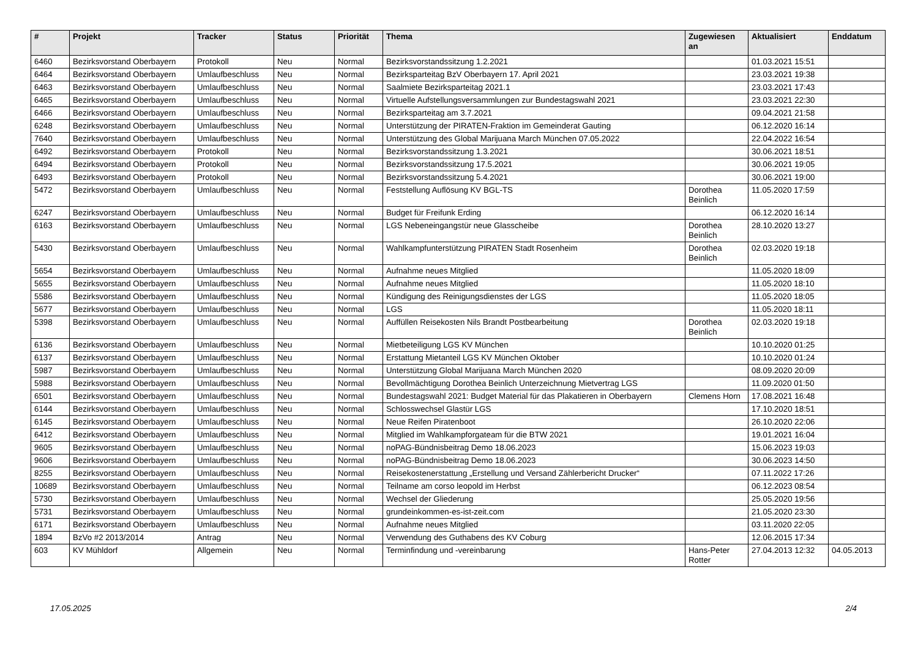| # | Projekt | Tracker | Status | Priorität | Thema | Zugewiesen an | Aktualisiert | Enddatum |
| --- | --- | --- | --- | --- | --- | --- | --- | --- |
| 6460 | Bezirksvorstand Oberbayern | Protokoll | Neu | Normal | Bezirksvorstandssitzung 1.2.2021 | | 01.03.2021 15:51 | |
| 6464 | Bezirksvorstand Oberbayern | Umlaufbeschluss | Neu | Normal | Bezirksparteitag BzV Oberbayern 17. April 2021 | | 23.03.2021 19:38 | |
| 6463 | Bezirksvorstand Oberbayern | Umlaufbeschluss | Neu | Normal | Saalmiete Bezirksparteitag 2021.1 | | 23.03.2021 17:43 | |
| 6465 | Bezirksvorstand Oberbayern | Umlaufbeschluss | Neu | Normal | Virtuelle Aufstellungsversammlungen zur Bundestagswahl 2021 | | 23.03.2021 22:30 | |
| 6466 | Bezirksvorstand Oberbayern | Umlaufbeschluss | Neu | Normal | Bezirksparteitag am 3.7.2021 | | 09.04.2021 21:58 | |
| 6248 | Bezirksvorstand Oberbayern | Umlaufbeschluss | Neu | Normal | Unterstützung der PIRATEN-Fraktion im Gemeinderat Gauting | | 06.12.2020 16:14 | |
| 7640 | Bezirksvorstand Oberbayern | Umlaufbeschluss | Neu | Normal | Unterstützung des Global Marijuana March München 07.05.2022 | | 22.04.2022 16:54 | |
| 6492 | Bezirksvorstand Oberbayern | Protokoll | Neu | Normal | Bezirksvorstandssitzung 1.3.2021 | | 30.06.2021 18:51 | |
| 6494 | Bezirksvorstand Oberbayern | Protokoll | Neu | Normal | Bezirksvorstandssitzung 17.5.2021 | | 30.06.2021 19:05 | |
| 6493 | Bezirksvorstand Oberbayern | Protokoll | Neu | Normal | Bezirksvorstandssitzung 5.4.2021 | | 30.06.2021 19:00 | |
| 5472 | Bezirksvorstand Oberbayern | Umlaufbeschluss | Neu | Normal | Feststellung Auflösung KV BGL-TS | Dorothea Beinlich | 11.05.2020 17:59 | |
| 6247 | Bezirksvorstand Oberbayern | Umlaufbeschluss | Neu | Normal | Budget für Freifunk Erding | | 06.12.2020 16:14 | |
| 6163 | Bezirksvorstand Oberbayern | Umlaufbeschluss | Neu | Normal | LGS Nebeneingangstür neue Glasscheibe | Dorothea Beinlich | 28.10.2020 13:27 | |
| 5430 | Bezirksvorstand Oberbayern | Umlaufbeschluss | Neu | Normal | Wahlkampfunterstützung PIRATEN Stadt Rosenheim | Dorothea Beinlich | 02.03.2020 19:18 | |
| 5654 | Bezirksvorstand Oberbayern | Umlaufbeschluss | Neu | Normal | Aufnahme neues Mitglied | | 11.05.2020 18:09 | |
| 5655 | Bezirksvorstand Oberbayern | Umlaufbeschluss | Neu | Normal | Aufnahme neues Mitglied | | 11.05.2020 18:10 | |
| 5586 | Bezirksvorstand Oberbayern | Umlaufbeschluss | Neu | Normal | Kündigung des Reinigungsdienstes der LGS | | 11.05.2020 18:05 | |
| 5677 | Bezirksvorstand Oberbayern | Umlaufbeschluss | Neu | Normal | LGS | | 11.05.2020 18:11 | |
| 5398 | Bezirksvorstand Oberbayern | Umlaufbeschluss | Neu | Normal | Auffüllen Reisekosten Nils Brandt Postbearbeitung | Dorothea Beinlich | 02.03.2020 19:18 | |
| 6136 | Bezirksvorstand Oberbayern | Umlaufbeschluss | Neu | Normal | Mietbeteiligung LGS KV München | | 10.10.2020 01:25 | |
| 6137 | Bezirksvorstand Oberbayern | Umlaufbeschluss | Neu | Normal | Erstattung Mietanteil LGS KV München Oktober | | 10.10.2020 01:24 | |
| 5987 | Bezirksvorstand Oberbayern | Umlaufbeschluss | Neu | Normal | Unterstützung Global Marijuana March München 2020 | | 08.09.2020 20:09 | |
| 5988 | Bezirksvorstand Oberbayern | Umlaufbeschluss | Neu | Normal | Bevollmächtigung Dorothea Beinlich Unterzeichnung Mietvertrag LGS | | 11.09.2020 01:50 | |
| 6501 | Bezirksvorstand Oberbayern | Umlaufbeschluss | Neu | Normal | Bundestagswahl 2021: Budget Material für das Plakatieren in Oberbayern | Clemens Horn | 17.08.2021 16:48 | |
| 6144 | Bezirksvorstand Oberbayern | Umlaufbeschluss | Neu | Normal | Schlosswechsel Glastür LGS | | 17.10.2020 18:51 | |
| 6145 | Bezirksvorstand Oberbayern | Umlaufbeschluss | Neu | Normal | Neue Reifen Piratenboot | | 26.10.2020 22:06 | |
| 6412 | Bezirksvorstand Oberbayern | Umlaufbeschluss | Neu | Normal | Mitglied im Wahlkampforgateam für die BTW 2021 | | 19.01.2021 16:04 | |
| 9605 | Bezirksvorstand Oberbayern | Umlaufbeschluss | Neu | Normal | noPAG-Bündnisbeitrag Demo 18.06.2023 | | 15.06.2023 19:03 | |
| 9606 | Bezirksvorstand Oberbayern | Umlaufbeschluss | Neu | Normal | noPAG-Bündnisbeitrag Demo 18.06.2023 | | 30.06.2023 14:50 | |
| 8255 | Bezirksvorstand Oberbayern | Umlaufbeschluss | Neu | Normal | Reisekostenerstattung „Erstellung und Versand Zählerbericht Drucker“ | | 07.11.2022 17:26 | |
| 10689 | Bezirksvorstand Oberbayern | Umlaufbeschluss | Neu | Normal | Teilname am corso leopold im Herbst | | 06.12.2023 08:54 | |
| 5730 | Bezirksvorstand Oberbayern | Umlaufbeschluss | Neu | Normal | Wechsel der Gliederung | | 25.05.2020 19:56 | |
| 5731 | Bezirksvorstand Oberbayern | Umlaufbeschluss | Neu | Normal | grundeinkommen-es-ist-zeit.com | | 21.05.2020 23:30 | |
| 6171 | Bezirksvorstand Oberbayern | Umlaufbeschluss | Neu | Normal | Aufnahme neues Mitglied | | 03.11.2020 22:05 | |
| 1894 | BzVo #2 2013/2014 | Antrag | Neu | Normal | Verwendung des Guthabens des KV Coburg | | 12.06.2015 17:34 | |
| 603 | KV Mühldorf | Allgemein | Neu | Normal | Terminfindung und -vereinbarung | Hans-Peter Rotter | 27.04.2013 12:32 | 04.05.2013 |
17.05.2025 2/4